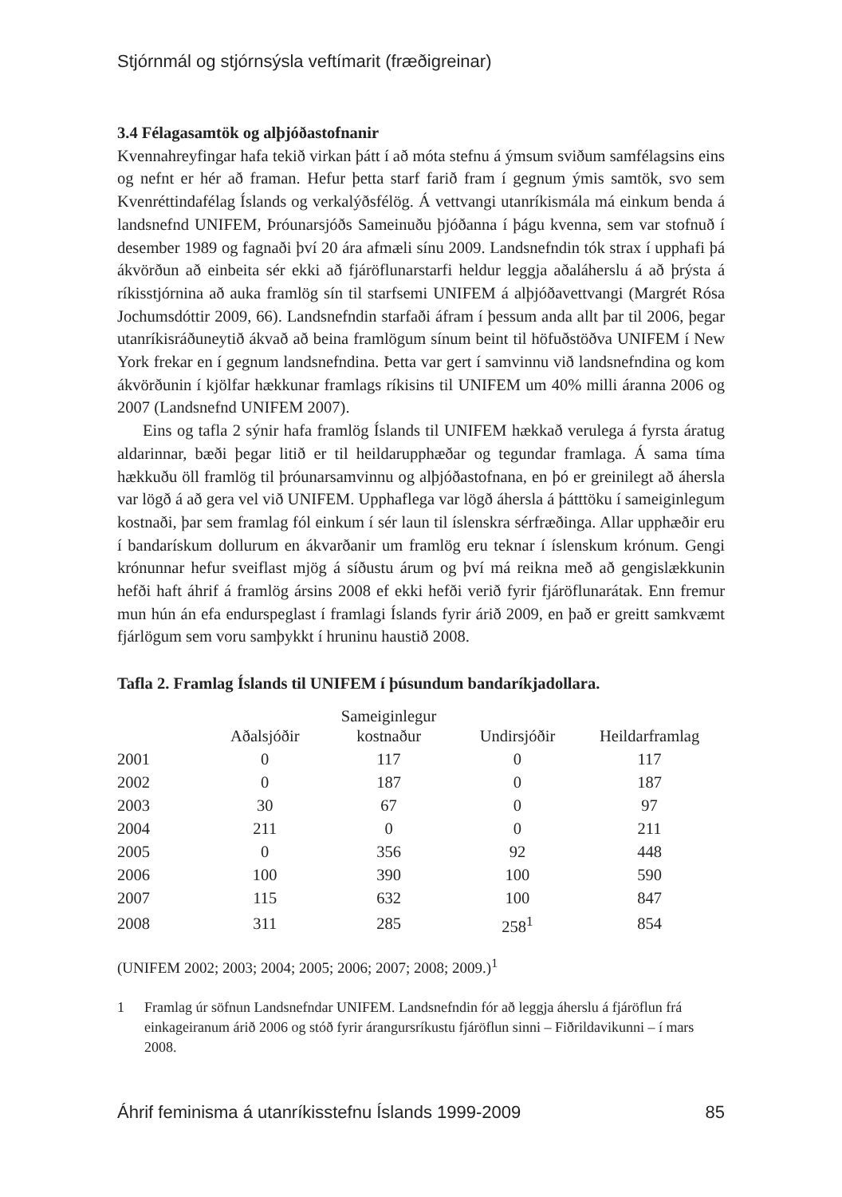Stjórnmál og stjórnsýsla veftímarit (fræðigreinar)
3.4 Félagasamtök og alþjóðastofnanir
Kvennahreyfingar hafa tekið virkan þátt í að móta stefnu á ýmsum sviðum samfélagsins eins og nefnt er hér að framan. Hefur þetta starf farið fram í gegnum ýmis samtök, svo sem Kvenréttindafélag Íslands og verkalýðsfélög. Á vettvangi utanríkismála má einkum benda á landsnefnd UNIFEM, Þróunarsjóðs Sameinuðu þjóðanna í þágu kvenna, sem var stofnuð í desember 1989 og fagnaði því 20 ára afmæli sínu 2009. Landsnefndin tók strax í upphafi þá ákvörðun að einbeita sér ekki að fjáröflunarstarfi heldur leggja aðaláherslu á að þrýsta á ríkisstjórnina að auka framlög sín til starfsemi UNIFEM á alþjóðavettvangi (Margrét Rósa Jochumsdóttir 2009, 66). Landsnefndin starfaði áfram í þessum anda allt þar til 2006, þegar utanríkisráðuneytið ákvað að beina framlögum sínum beint til höfuðstöðva UNIFEM í New York frekar en í gegnum landsnefndina. Þetta var gert í samvinnu við landsnefndina og kom ákvörðunin í kjölfar hækkunar framlags ríkisins til UNIFEM um 40% milli áranna 2006 og 2007 (Landsnefnd UNIFEM 2007).
Eins og tafla 2 sýnir hafa framlög Íslands til UNIFEM hækkað verulega á fyrsta áratug aldarinnar, bæði þegar litið er til heildarupphæðar og tegundar framlaga. Á sama tíma hækkuðu öll framlög til þróunarsamvinnu og alþjóðastofnana, en þó er greinilegt að áhersla var lögð á að gera vel við UNIFEM. Upphaflega var lögð áhersla á þátttöku í sameiginlegum kostnaði, þar sem framlag fól einkum í sér laun til íslenskra sérfræðinga. Allar upphæðir eru í bandarískum dollurum en ákvarðanir um framlög eru teknar í íslenskum krónum. Gengi krónunnar hefur sveiflast mjög á síðustu árum og því má reikna með að gengislækkunin hefði haft áhrif á framlög ársins 2008 ef ekki hefði verið fyrir fjáröflunarátak. Enn fremur mun hún án efa endurspeglast í framlagi Íslands fyrir árið 2009, en það er greitt samkvæmt fjárlögum sem voru samþykkt í hruninu haustið 2008.
Tafla 2. Framlag Íslands til UNIFEM í þúsundum bandaríkjadollara.
| | Aðalsjóðir | Sameiginlegur kostnaður | Undirsjóðir | Heildarframlag |
| --- | --- | --- | --- | --- |
| 2001 | 0 | 117 | 0 | 117 |
| 2002 | 0 | 187 | 0 | 187 |
| 2003 | 30 | 67 | 0 | 97 |
| 2004 | 211 | 0 | 0 | 211 |
| 2005 | 0 | 356 | 92 | 448 |
| 2006 | 100 | 390 | 100 | 590 |
| 2007 | 115 | 632 | 100 | 847 |
| 2008 | 311 | 285 | 258<sup>1</sup> | 854 |
(UNIFEM 2002; 2003; 2004; 2005; 2006; 2007; 2008; 2009.)<sup>1</sup>
1 Framlag úr söfnun Landsnefndar UNIFEM. Landsnefndin fór að leggja áherslu á fjáröflun frá einkageiranum árið 2006 og stóð fyrir árangursríkustu fjáröflun sinni – Fiðrildavikunni – í mars 2008.
Áhrif feminisma á utanríkisstefnu Íslands 1999-2009 85